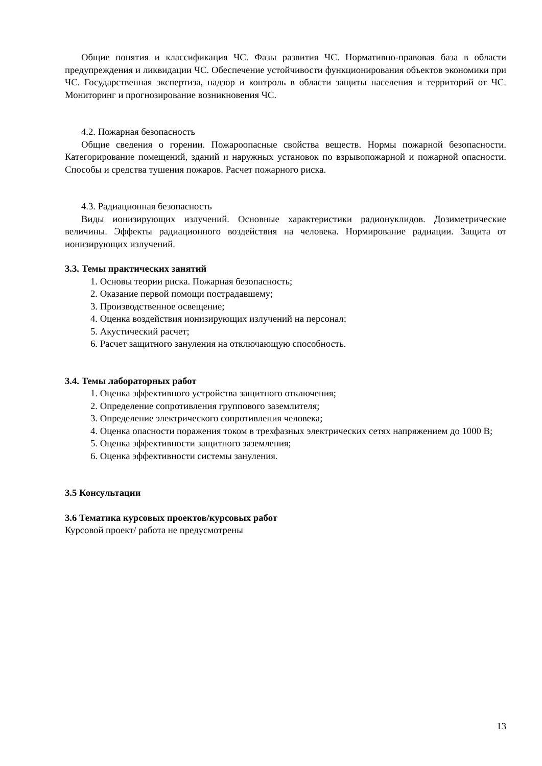Общие понятия и классификация ЧС. Фазы развития ЧС. Нормативно-правовая база в области предупреждения и ликвидации ЧС. Обеспечение устойчивости функционирования объектов экономики при ЧС. Государственная экспертиза, надзор и контроль в области защиты населения и территорий от ЧС. Мониторинг и прогнозирование возникновения ЧС.
4.2. Пожарная безопасность
Общие сведения о горении. Пожароопасные свойства веществ. Нормы пожарной безопасности. Категорирование помещений, зданий и наружных установок по взрывопожарной и пожарной опасности. Способы и средства тушения пожаров. Расчет пожарного риска.
4.3. Радиационная безопасность
Виды ионизирующих излучений. Основные характеристики радионуклидов. Дозиметрические величины. Эффекты радиационного воздействия на человека. Нормирование радиации. Защита от ионизирующих излучений.
3.3. Темы практических занятий
1. Основы теории риска. Пожарная безопасность;
2. Оказание первой помощи пострадавшему;
3. Производственное освещение;
4. Оценка воздействия ионизирующих излучений на персонал;
5. Акустический расчет;
6. Расчет защитного зануления на отключающую способность.
3.4. Темы лабораторных работ
1. Оценка эффективного устройства защитного отключения;
2. Определение сопротивления группового заземлителя;
3. Определение электрического сопротивления человека;
4. Оценка опасности поражения током в трехфазных электрических сетях напряжением до 1000 В;
5. Оценка эффективности защитного заземления;
6. Оценка эффективности системы зануления.
3.5 Консультации
3.6 Тематика курсовых проектов/курсовых работ
Курсовой проект/ работа не предусмотрены
13